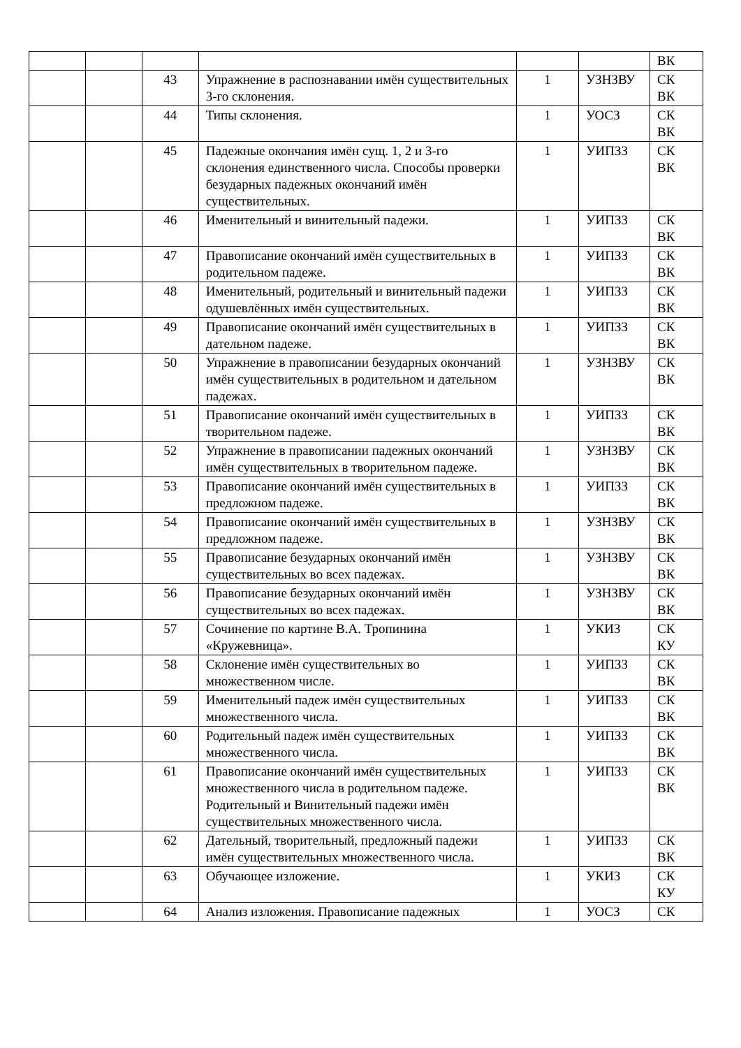| | | | | | | ВК |
| | | 43 | Упражнение в распознавании имён существительных 3-го склонения. | 1 | УЗНЗВУ | СК ВК |
| | | 44 | Типы склонения. | 1 | УОСЗ | СК ВК |
| | | 45 | Падежные окончания имён сущ. 1, 2 и 3-го склонения единственного числа. Способы проверки безударных падежных окончаний имён существительных. | 1 | УИПЗЗ | СК ВК |
| | | 46 | Именительный и винительный падежи. | 1 | УИПЗЗ | СК ВК |
| | | 47 | Правописание окончаний имён существительных в родительном падеже. | 1 | УИПЗЗ | СК ВК |
| | | 48 | Именительный, родительный и винительный падежи одушевлённых имён существительных. | 1 | УИПЗЗ | СК ВК |
| | | 49 | Правописание окончаний имён существительных в дательном падеже. | 1 | УИПЗЗ | СК ВК |
| | | 50 | Упражнение в правописании безударных окончаний имён существительных в родительном и дательном падежах. | 1 | УЗНЗВУ | СК ВК |
| | | 51 | Правописание окончаний имён существительных в творительном падеже. | 1 | УИПЗЗ | СК ВК |
| | | 52 | Упражнение в правописании падежных окончаний имён существительных в творительном падеже. | 1 | УЗНЗВУ | СК ВК |
| | | 53 | Правописание окончаний имён существительных в предложном падеже. | 1 | УИПЗЗ | СК ВК |
| | | 54 | Правописание окончаний имён существительных в предложном падеже. | 1 | УЗНЗВУ | СК ВК |
| | | 55 | Правописание безударных окончаний имён существительных во всех падежах. | 1 | УЗНЗВУ | СК ВК |
| | | 56 | Правописание безударных окончаний имён существительных во всех падежах. | 1 | УЗНЗВУ | СК ВК |
| | | 57 | Сочинение по картине В.А. Тропинина «Кружевница». | 1 | УКИЗ | СК КУ |
| | | 58 | Склонение имён существительных во множественном числе. | 1 | УИПЗЗ | СК ВК |
| | | 59 | Именительный падеж имён существительных множественного числа. | 1 | УИПЗЗ | СК ВК |
| | | 60 | Родительный падеж имён существительных множественного числа. | 1 | УИПЗЗ | СК ВК |
| | | 61 | Правописание окончаний имён существительных множественного числа в родительном падеже. Родительный и Винительный падежи имён существительных множественного числа. | 1 | УИПЗЗ | СК ВК |
| | | 62 | Дательный, творительный, предложный падежи имён существительных множественного числа. | 1 | УИПЗЗ | СК ВК |
| | | 63 | Обучающее изложение. | 1 | УКИЗ | СК КУ |
| | | 64 | Анализ изложения. Правописание падежных | 1 | УОСЗ | СК |